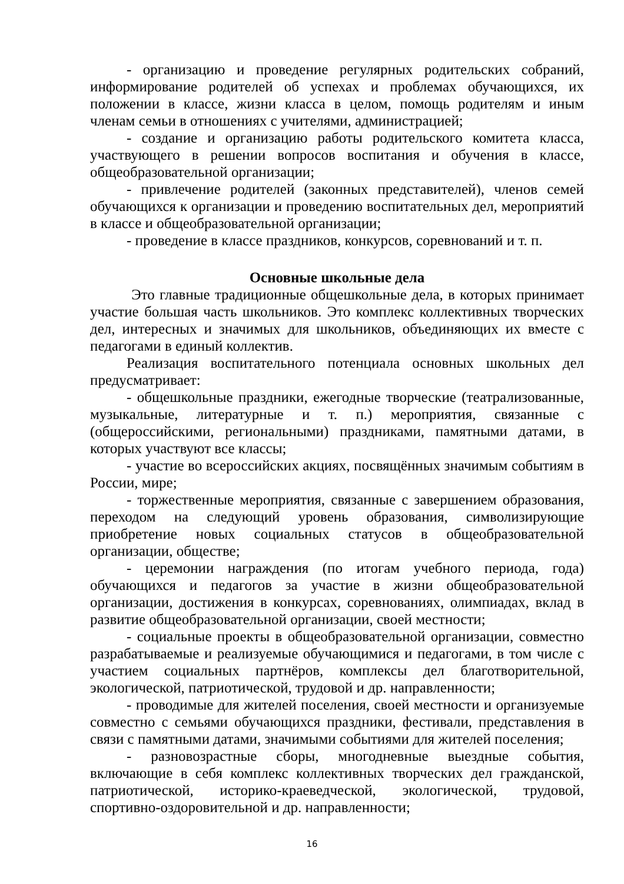- организацию и проведение регулярных родительских собраний, информирование родителей об успехах и проблемах обучающихся, их положении в классе, жизни класса в целом, помощь родителям и иным членам семьи в отношениях с учителями, администрацией;
- создание и организацию работы родительского комитета класса, участвующего в решении вопросов воспитания и обучения в классе, общеобразовательной организации;
- привлечение родителей (законных представителей), членов семей обучающихся к организации и проведению воспитательных дел, мероприятий в классе и общеобразовательной организации;
- проведение в классе праздников, конкурсов, соревнований и т. п.
Основные школьные дела
Это главные традиционные общешкольные дела, в которых принимает участие большая часть школьников. Это комплекс коллективных творческих дел, интересных и значимых для школьников, объединяющих их вместе с педагогами в единый коллектив.
Реализация воспитательного потенциала основных школьных дел предусматривает:
- общешкольные праздники, ежегодные творческие (театрализованные, музыкальные, литературные и т. п.) мероприятия, связанные с (общероссийскими, региональными) праздниками, памятными датами, в которых участвуют все классы;
- участие во всероссийских акциях, посвящённых значимым событиям в России, мире;
- торжественные мероприятия, связанные с завершением образования, переходом на следующий уровень образования, символизирующие приобретение новых социальных статусов в общеобразовательной организации, обществе;
- церемонии награждения (по итогам учебного периода, года) обучающихся и педагогов за участие в жизни общеобразовательной организации, достижения в конкурсах, соревнованиях, олимпиадах, вклад в развитие общеобразовательной организации, своей местности;
- социальные проекты в общеобразовательной организации, совместно разрабатываемые и реализуемые обучающимися и педагогами, в том числе с участием социальных партнёров, комплексы дел благотворительной, экологической, патриотической, трудовой и др. направленности;
- проводимые для жителей поселения, своей местности и организуемые совместно с семьями обучающихся праздники, фестивали, представления в связи с памятными датами, значимыми событиями для жителей поселения;
- разновозрастные сборы, многодневные выездные события, включающие в себя комплекс коллективных творческих дел гражданской, патриотической, историко-краеведческой, экологической, трудовой, спортивно-оздоровительной и др. направленности;
16